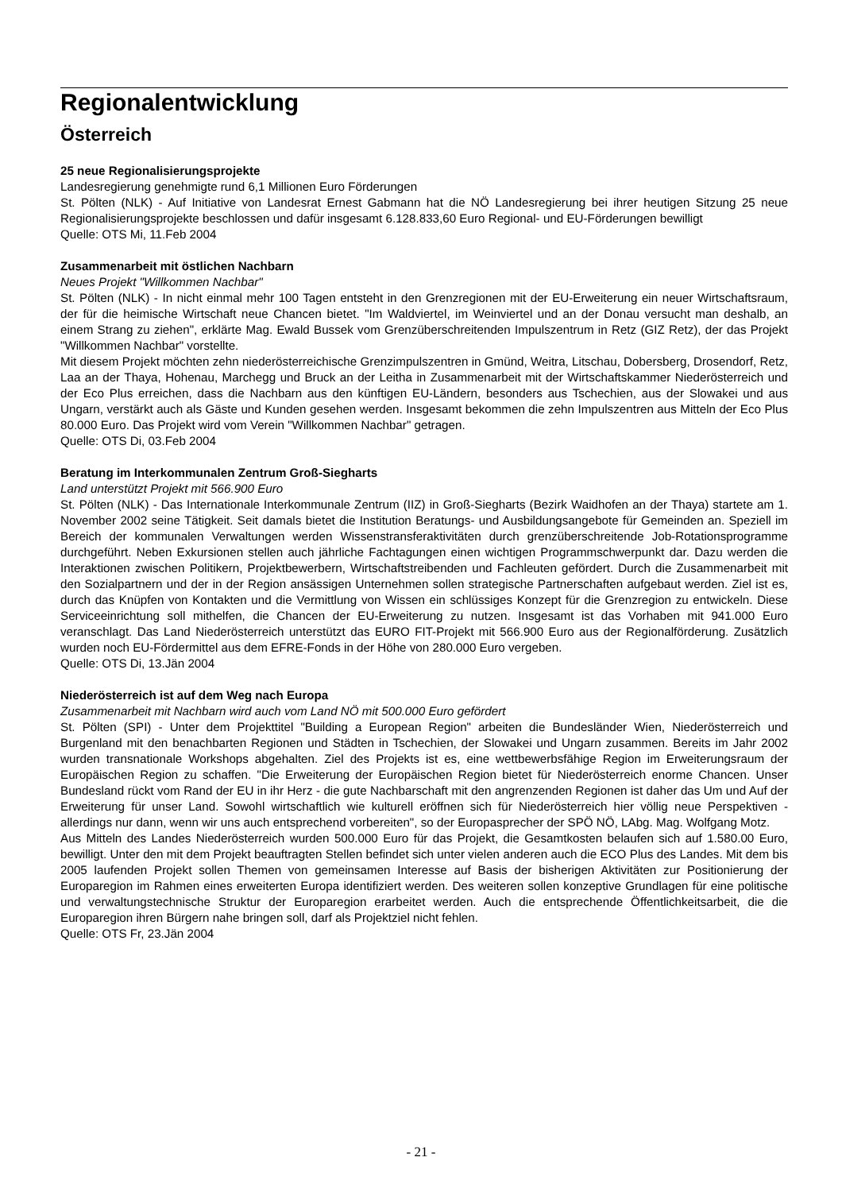Regionalentwicklung
Österreich
25 neue Regionalisierungsprojekte
Landesregierung genehmigte rund 6,1 Millionen Euro Förderungen
St. Pölten (NLK) - Auf Initiative von Landesrat Ernest Gabmann hat die NÖ Landesregierung bei ihrer heutigen Sitzung 25 neue Regionalisierungsprojekte beschlossen und dafür insgesamt 6.128.833,60 Euro Regional- und EU-Förderungen bewilligt
Quelle: OTS Mi, 11.Feb 2004
Zusammenarbeit mit östlichen Nachbarn
Neues Projekt "Willkommen Nachbar"
St. Pölten (NLK) - In nicht einmal mehr 100 Tagen entsteht in den Grenzregionen mit der EU-Erweiterung ein neuer Wirtschaftsraum, der für die heimische Wirtschaft neue Chancen bietet. "Im Waldviertel, im Weinviertel und an der Donau versucht man deshalb, an einem Strang zu ziehen", erklärte Mag. Ewald Bussek vom Grenzüberschreitenden Impulszentrum in Retz (GIZ Retz), der das Projekt "Willkommen Nachbar" vorstellte.
Mit diesem Projekt möchten zehn niederösterreichische Grenzimpulszentren in Gmünd, Weitra, Litschau, Dobersberg, Drosendorf, Retz, Laa an der Thaya, Hohenau, Marchegg und Bruck an der Leitha in Zusammenarbeit mit der Wirtschaftskammer Niederösterreich und der Eco Plus erreichen, dass die Nachbarn aus den künftigen EU-Ländern, besonders aus Tschechien, aus der Slowakei und aus Ungarn, verstärkt auch als Gäste und Kunden gesehen werden. Insgesamt bekommen die zehn Impulszentren aus Mitteln der Eco Plus 80.000 Euro. Das Projekt wird vom Verein "Willkommen Nachbar" getragen.
Quelle: OTS Di, 03.Feb 2004
Beratung im Interkommunalen Zentrum Groß-Siegharts
Land unterstützt Projekt mit 566.900 Euro
St. Pölten (NLK) - Das Internationale Interkommunale Zentrum (IIZ) in Groß-Siegharts (Bezirk Waidhofen an der Thaya) startete am 1. November 2002 seine Tätigkeit. Seit damals bietet die Institution Beratungs- und Ausbildungsangebote für Gemeinden an. Speziell im Bereich der kommunalen Verwaltungen werden Wissenstransferaktivitäten durch grenzüberschreitende Job-Rotationsprogramme durchgeführt. Neben Exkursionen stellen auch jährliche Fachtagungen einen wichtigen Programmschwerpunkt dar. Dazu werden die Interaktionen zwischen Politikern, Projektbewerbern, Wirtschaftstreibenden und Fachleuten gefördert. Durch die Zusammenarbeit mit den Sozialpartnern und der in der Region ansässigen Unternehmen sollen strategische Partnerschaften aufgebaut werden. Ziel ist es, durch das Knüpfen von Kontakten und die Vermittlung von Wissen ein schlüssiges Konzept für die Grenzregion zu entwickeln. Diese Serviceeinrichtung soll mithelfen, die Chancen der EU-Erweiterung zu nutzen. Insgesamt ist das Vorhaben mit 941.000 Euro veranschlagt. Das Land Niederösterreich unterstützt das EURO FIT-Projekt mit 566.900 Euro aus der Regionalförderung. Zusätzlich wurden noch EU-Fördermittel aus dem EFRE-Fonds in der Höhe von 280.000 Euro vergeben.
Quelle: OTS Di, 13.Jän 2004
Niederösterreich ist auf dem Weg nach Europa
Zusammenarbeit mit Nachbarn wird auch vom Land NÖ mit 500.000 Euro gefördert
St. Pölten (SPI) - Unter dem Projekttitel "Building a European Region" arbeiten die Bundesländer Wien, Niederösterreich und Burgenland mit den benachbarten Regionen und Städten in Tschechien, der Slowakei und Ungarn zusammen. Bereits im Jahr 2002 wurden transnationale Workshops abgehalten. Ziel des Projekts ist es, eine wettbewerbsfähige Region im Erweiterungsraum der Europäischen Region zu schaffen. "Die Erweiterung der Europäischen Region bietet für Niederösterreich enorme Chancen. Unser Bundesland rückt vom Rand der EU in ihr Herz - die gute Nachbarschaft mit den angrenzenden Regionen ist daher das Um und Auf der Erweiterung für unser Land. Sowohl wirtschaftlich wie kulturell eröffnen sich für Niederösterreich hier völlig neue Perspektiven - allerdings nur dann, wenn wir uns auch entsprechend vorbereiten", so der Europasprecher der SPÖ NÖ, LAbg. Mag. Wolfgang Motz.
Aus Mitteln des Landes Niederösterreich wurden 500.000 Euro für das Projekt, die Gesamtkosten belaufen sich auf 1.580.00 Euro, bewilligt. Unter den mit dem Projekt beauftragten Stellen befindet sich unter vielen anderen auch die ECO Plus des Landes. Mit dem bis 2005 laufenden Projekt sollen Themen von gemeinsamen Interesse auf Basis der bisherigen Aktivitäten zur Positionierung der Europaregion im Rahmen eines erweiterten Europa identifiziert werden. Des weiteren sollen konzeptive Grundlagen für eine politische und verwaltungstechnische Struktur der Europaregion erarbeitet werden. Auch die entsprechende Öffentlichkeitsarbeit, die die Europaregion ihren Bürgern nahe bringen soll, darf als Projektziel nicht fehlen.
Quelle: OTS Fr, 23.Jän 2004
- 21 -